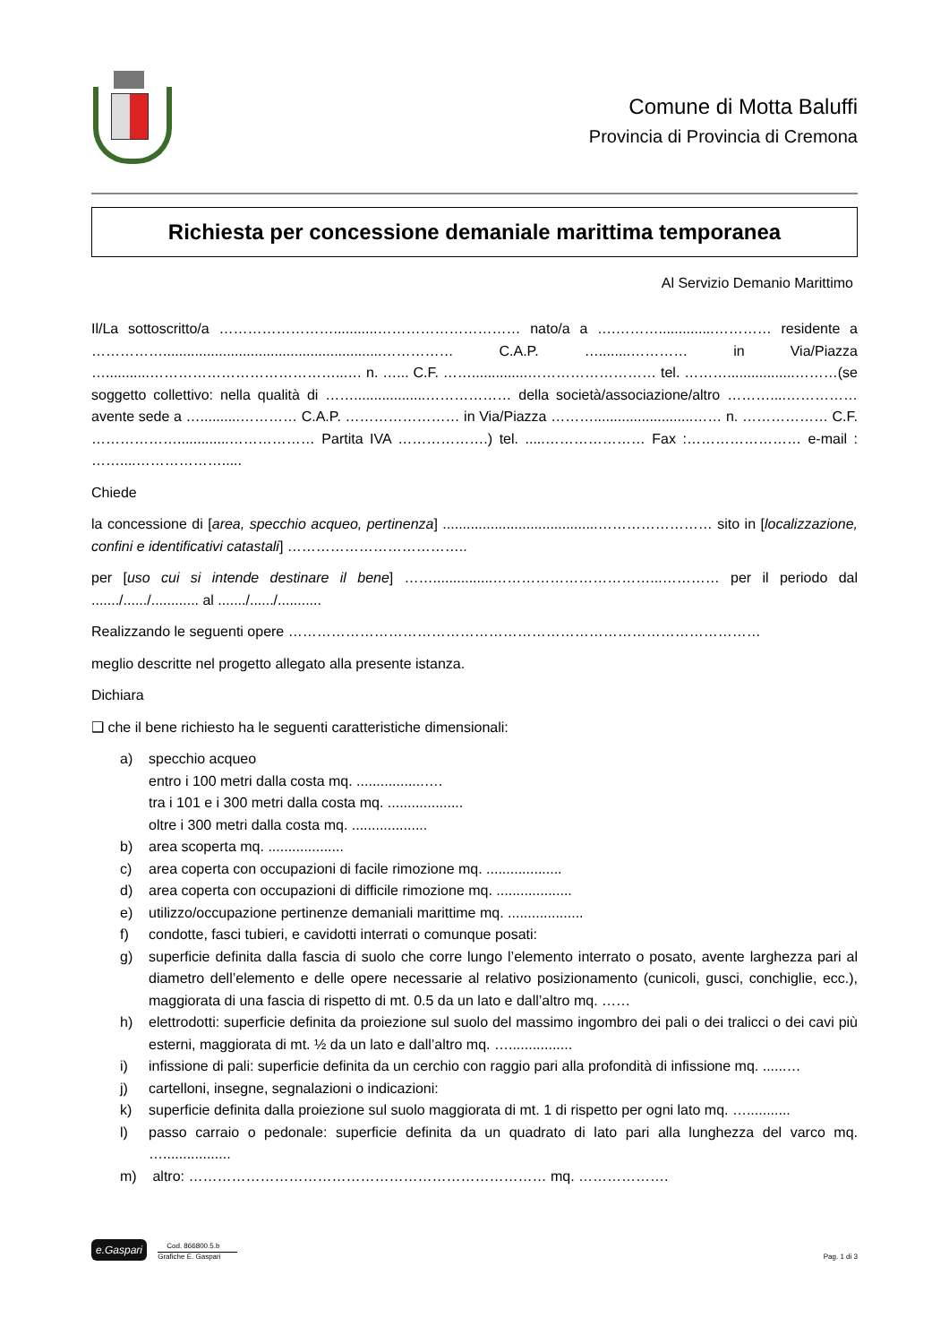Comune di Motta Baluffi
Provincia di Provincia di Cremona
Richiesta per concessione demaniale marittima temporanea
Al Servizio Demanio Marittimo
Il/La sottoscritto/a ……………………...........………………………… nato/a a ….………..............………… residente a …………….......................................................…………… C.A.P. …........………… in Via/Piazza …...........…………………………………...… n. …... C.F. ……..............……………………… tel. ……….................………(se soggetto collettivo: nella qualità di ……..................……………… della società/associazione/altro ………....…………… avente sede a …..........………… C.A.P. …………………… in Via/Piazza ……….........................…… n. ……………… C.F. ……………….............……………… Partita IVA ……………….) tel. .....………………… Fax :…………………… e-mail : ……....……………….....
Chiede
la concessione di [area, specchio acqueo, pertinenza] .......................................…………………… sito in [localizzazione, confini e identificativi catastali] ………………………………..
per [uso cui si intende destinare il bene] ……...............……………………………...………… per il periodo dal ......./....../............ al ......./....../...........
Realizzando le seguenti opere ………………………………………………………………………………………
meglio descritte nel progetto allegato alla presente istanza.
Dichiara
❑ che il bene richiesto ha le seguenti caratteristiche dimensionali:
a) specchio acqueo
entro i 100 metri dalla costa mq. .................….
tra i 101 e i 300 metri dalla costa mq. ...................
oltre i 300 metri dalla costa mq. ...................
b) area scoperta mq. ...................
c) area coperta con occupazioni di facile rimozione mq. ...................
d) area coperta con occupazioni di difficile rimozione mq. ...................
e) utilizzo/occupazione pertinenze demaniali marittime mq. ...................
f) condotte, fasci tubieri, e cavidotti interrati o comunque posati:
g) superficie definita dalla fascia di suolo che corre lungo l’elemento interrato o posato, avente larghezza pari al diametro dell’elemento e delle opere necessarie al relativo posizionamento (cunicoli, gusci, conchiglie, ecc.), maggiorata di una fascia di rispetto di mt. 0.5 da un lato e dall’altro mq. ……
h) elettrodotti: superficie definita da proiezione sul suolo del massimo ingombro dei pali o dei tralicci o dei cavi più esterni, maggiorata di mt. ½ da un lato e dall’altro mq. …................
i) infissione di pali: superficie definita da un cerchio con raggio pari alla profondità di infissione mq. ......…
j) cartelloni, insegne, segnalazioni o indicazioni:
k) superficie definita dalla proiezione sul suolo maggiorata di mt. 1 di rispetto per ogni lato mq. …...........
l) passo carraio o pedonale: superficie definita da un quadrato di lato pari alla lunghezza del varco mq. ….................
m) altro: ………………………………………………………………… mq. ……………….
e.Gaspari Cod. 866800.5.b Grafiche E. Gaspari
Pag. 1 di 3